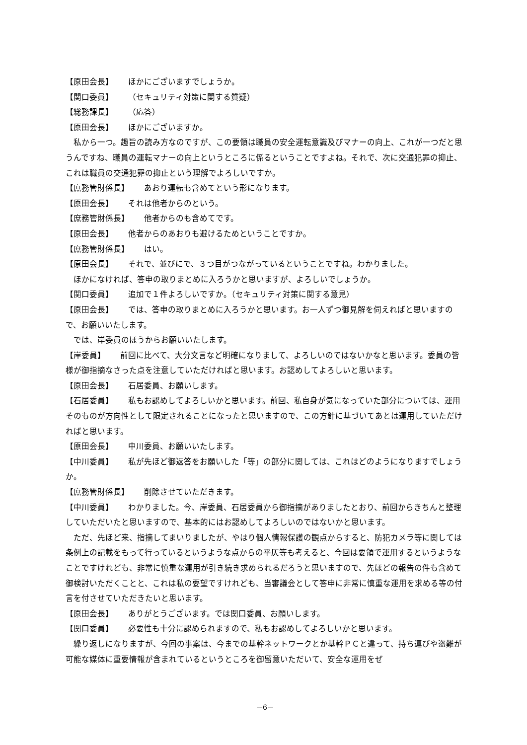【原田会長】 ほかにございますでしょうか。
【関口委員】 （セキュリティ対策に関する質疑）
【総務課長】 （応答）
【原田会長】 ほかにございますか。
私から一つ。趣旨の読み方なのですが、この要領は職員の安全運転意識及びマナーの向上、これが一つだと思うんですね、職員の運転マナーの向上というところに係るということですよね。それで、次に交通犯罪の抑止、これは職員の交通犯罪の抑止という理解でよろしいですか。
【庶務管財係長】 あおり運転も含めてという形になります。
【原田会長】 それは他者からのという。
【庶務管財係長】 他者からのも含めてです。
【原田会長】 他者からのあおりも避けるためということですか。
【庶務管財係長】 はい。
【原田会長】 それで、並びにで、３つ目がつながっているということですね。わかりました。
ほかになければ、答申の取りまとめに入ろうかと思いますが、よろしいでしょうか。
【関口委員】 追加で１件よろしいですか。（セキュリティ対策に関する意見）
【原田会長】 では、答申の取りまとめに入ろうかと思います。お一人ずつ御見解を伺えればと思いますので、お願いいたします。
では、岸委員のほうからお願いいたします。
【岸委員】 前回に比べて、大分文言など明確になりまして、よろしいのではないかなと思います。委員の皆様が御指摘なさった点を注意していただければと思います。お認めしてよろしいと思います。
【原田会長】 石居委員、お願いします。
【石居委員】 私もお認めしてよろしいかと思います。前回、私自身が気になっていた部分については、運用そのものが方向性として限定されることになったと思いますので、この方針に基づいてあとは運用していただければと思います。
【原田会長】 中川委員、お願いいたします。
【中川委員】 私が先ほど御返答をお願いした「等」の部分に関しては、これはどのようになりますでしょうか。
【庶務管財係長】 削除させていただきます。
【中川委員】 わかりました。今、岸委員、石居委員から御指摘がありましたとおり、前回からきちんと整理していただいたと思いますので、基本的にはお認めしてよろしいのではないかと思います。
ただ、先ほど来、指摘してまいりましたが、やはり個人情報保護の観点からすると、防犯カメラ等に関しては条例上の記載をもって行っているというような点からの平仄等も考えると、今回は要領で運用するというようなことですけれども、非常に慎重な運用が引き続き求められるだろうと思いますので、先ほどの報告の件も含めて御検討いただくことと、これは私の要望ですけれども、当審議会として答申に非常に慎重な運用を求める等の付言を付させていただきたいと思います。
【原田会長】 ありがとうございます。では関口委員、お願いします。
【関口委員】 必要性も十分に認められますので、私もお認めしてよろしいかと思います。
繰り返しになりますが、今回の事案は、今までの基幹ネットワークとか基幹ＰＣと違って、持ち運びや盗難が可能な媒体に重要情報が含まれているというところを御留意いただいて、安全な運用をぜ
－6－